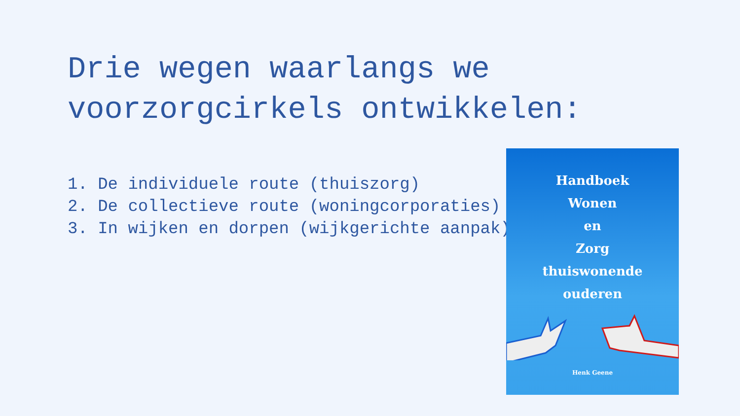Drie wegen waarlangs we voorzorgcirkels ontwikkelen:
1. De individuele route (thuiszorg)
2. De collectieve route (woningcorporaties)
3. In wijken en dorpen (wijkgerichte aanpak)
Handboek
Wonen
en
Zorg
thuiswonende
ouderen
Henk Geene